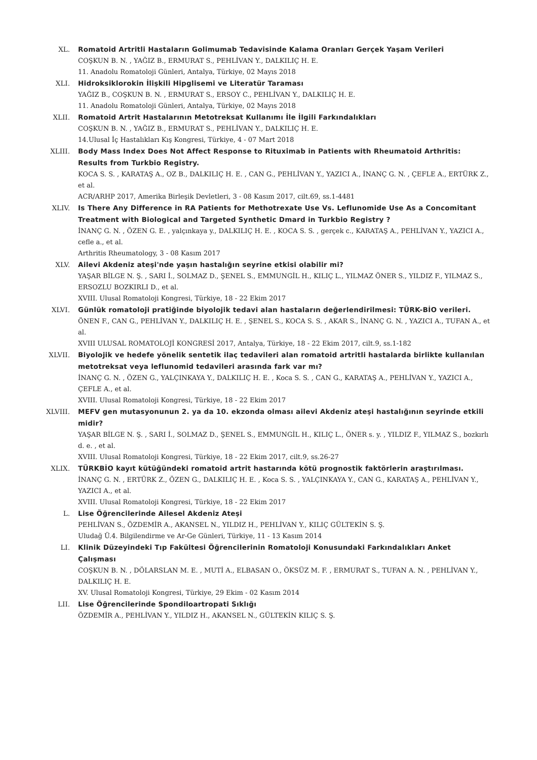XL. Romatoid Artritli Hastaların Golimumab Tedavisinde Kalama Oranları Gerçek Yaşam Verileri
COŞKUN B. N. , YAĞIZ B., ERMURAT S., PEHLİVAN Y., DALKILIÇ H. E.
11. Anadolu Romatoloji Günleri, Antalya, Türkiye, 02 Mayıs 2018
XLI. Hidroksiklorokin İlişkili Hipglisemi ve Literatür Taraması
YAĞIZ B., COŞKUN B. N. , ERMURAT S., ERSOY C., PEHLİVAN Y., DALKILIÇ H. E.
11. Anadolu Romatoloji Günleri, Antalya, Türkiye, 02 Mayıs 2018
XLII. Romatoid Artrit Hastalarının Metotreksat Kullanımı İle İlgili Farkındalıkları
COŞKUN B. N. , YAĞIZ B., ERMURAT S., PEHLİVAN Y., DALKILIÇ H. E.
14.Ulusal İç Hastalıkları Kış Kongresi, Türkiye, 4 - 07 Mart 2018
XLIII. Body Mass Index Does Not Affect Response to Rituximab in Patients with Rheumatoid Arthritis: Results from Turkbio Registry.
KOCA S. S. , KARATAŞ A., OZ B., DALKILIÇ H. E. , CAN G., PEHLİVAN Y., YAZICI A., İNANÇ G. N. , ÇEFLE A., ERTÜRK Z., et al.
ACR/ARHP 2017, Amerika Birleşik Devletleri, 3 - 08 Kasım 2017, cilt.69, ss.1-4481
XLIV. Is There Any Difference in RA Patients for Methotrexate Use Vs. Leflunomide Use As a Concomitant Treatment with Biological and Targeted Synthetic Dmard in Turkbio Registry ?
İNANÇ G. N. , ÖZEN G. E. , yalçınkaya y., DALKILIÇ H. E. , KOCA S. S. , gerçek c., KARATAŞ A., PEHLİVAN Y., YAZICI A., cefle a., et al.
Arthritis Rheumatology, 3 - 08 Kasım 2017
XLV. Ailevi Akdeniz ateşi'nde yaşın hastalığın seyrine etkisi olabilir mi?
YAŞAR BİLGE N. Ş. , SARI İ., SOLMAZ D., ŞENEL S., EMMUNGİL H., KILIÇ L., YILMAZ ÖNER S., YILDIZ F., YILMAZ S., ERSOZLU BOZKIRLI D., et al.
XVIII. Ulusal Romatoloji Kongresi, Türkiye, 18 - 22 Ekim 2017
XLVI. Günlük romatoloji pratiğinde biyolojik tedavi alan hastaların değerlendirilmesi: TÜRK-BİO verileri.
ÖNEN F., CAN G., PEHLİVAN Y., DALKILIÇ H. E. , ŞENEL S., KOCA S. S. , AKAR S., İNANÇ G. N. , YAZICI A., TUFAN A., et al.
XVIII ULUSAL ROMATOLOJİ KONGRESİ 2017, Antalya, Türkiye, 18 - 22 Ekim 2017, cilt.9, ss.1-182
XLVII. Biyolojik ve hedefe yönelik sentetik ilaç tedavileri alan romatoid artritli hastalarda birlikte kullanılan metotreksat veya leflunomid tedavileri arasında fark var mı?
İNANÇ G. N. , ÖZEN G., YALÇINKAYA Y., DALKILIÇ H. E. , Koca S. S. , CAN G., KARATAŞ A., PEHLİVAN Y., YAZICI A., ÇEFLE A., et al.
XVIII. Ulusal Romatoloji Kongresi, Türkiye, 18 - 22 Ekim 2017
XLVIII.
MEFV gen mutasyonunun 2. ya da 10. ekzonda olması ailevi Akdeniz ateşi hastalığının seyrinde etkili midir?
YAŞAR BİLGE N. Ş. , SARI İ., SOLMAZ D., ŞENEL S., EMMUNGİL H., KILIÇ L., ÖNER s. y. , YILDIZ F., YILMAZ S., bozkırlı d. e. , et al.
XVIII. Ulusal Romatoloji Kongresi, Türkiye, 18 - 22 Ekim 2017, cilt.9, ss.26-27
XLIX. TÜRKBİO kayıt kütüğündeki romatoid artrit hastarında kötü prognostik faktörlerin araştırılması.
İNANÇ G. N. , ERTÜRK Z., ÖZEN G., DALKILIÇ H. E. , Koca S. S. , YALÇINKAYA Y., CAN G., KARATAŞ A., PEHLİVAN Y., YAZICI A., et al.
XVIII. Ulusal Romatoloji Kongresi, Türkiye, 18 - 22 Ekim 2017
L. Lise Öğrencilerinde Ailesel Akdeniz Ateşi
PEHLİVAN S., ÖZDEMİR A., AKANSEL N., YILDIZ H., PEHLİVAN Y., KILIÇ GÜLTEKİN S. Ş.
Uludağ Ü.4. Bilgilendirme ve Ar-Ge Günleri, Türkiye, 11 - 13 Kasım 2014
LI. Klinik Düzeyindeki Tıp Fakültesi Öğrencilerinin Romatoloji Konusundaki Farkındalıkları Anket Çalışması
COŞKUN B. N. , DÖLARSLAN M. E. , MUTİ A., ELBASAN O., ÖKSÜZ M. F. , ERMURAT S., TUFAN A. N. , PEHLİVAN Y., DALKILIÇ H. E.
XV. Ulusal Romatoloji Kongresi, Türkiye, 29 Ekim - 02 Kasım 2014
LII. Lise Öğrencilerinde Spondiloartropati Sıklığı
ÖZDEMİR A., PEHLİVAN Y., YILDIZ H., AKANSEL N., GÜLTEKİN KILIÇ S. Ş.